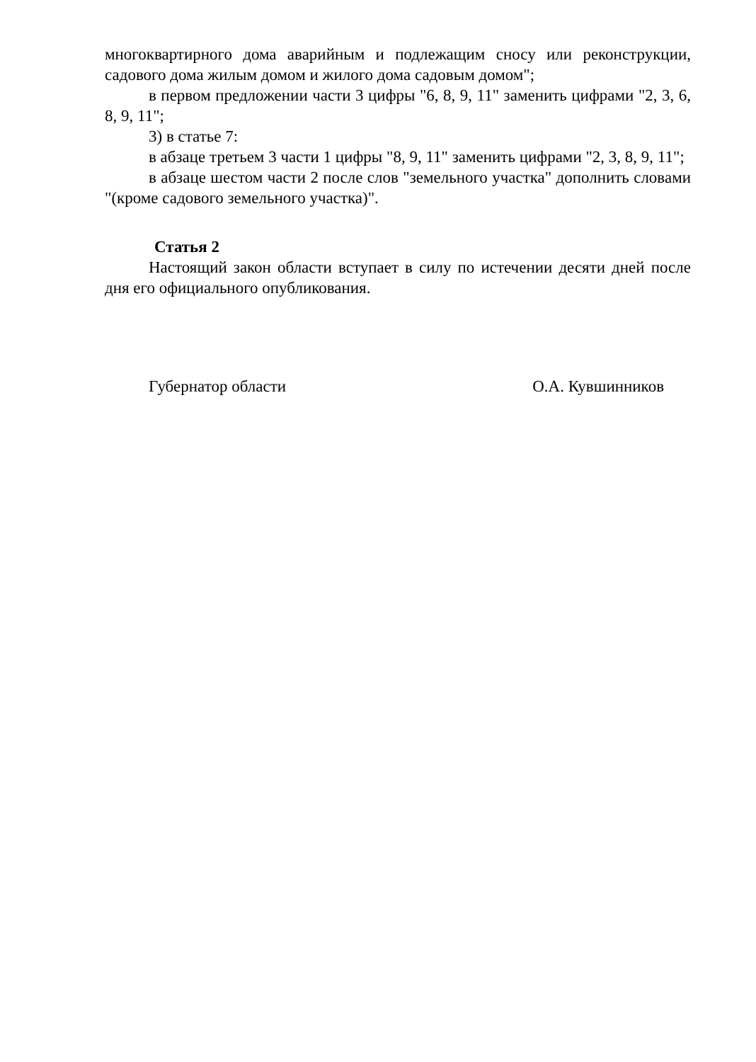многоквартирного дома аварийным и подлежащим сносу или реконструкции, садового дома жилым домом и жилого дома садовым домом";
в первом предложении части 3 цифры "6, 8, 9, 11" заменить цифрами "2, 3, 6, 8, 9, 11";
3) в статье 7:
в абзаце третьем 3 части 1 цифры "8, 9, 11" заменить цифрами "2, 3, 8, 9, 11";
в абзаце шестом части 2 после слов "земельного участка" дополнить словами "(кроме садового земельного участка)".
Статья 2
Настоящий закон области вступает в силу по истечении десяти дней после дня его официального опубликования.
Губернатор области О.А. Кувшинников